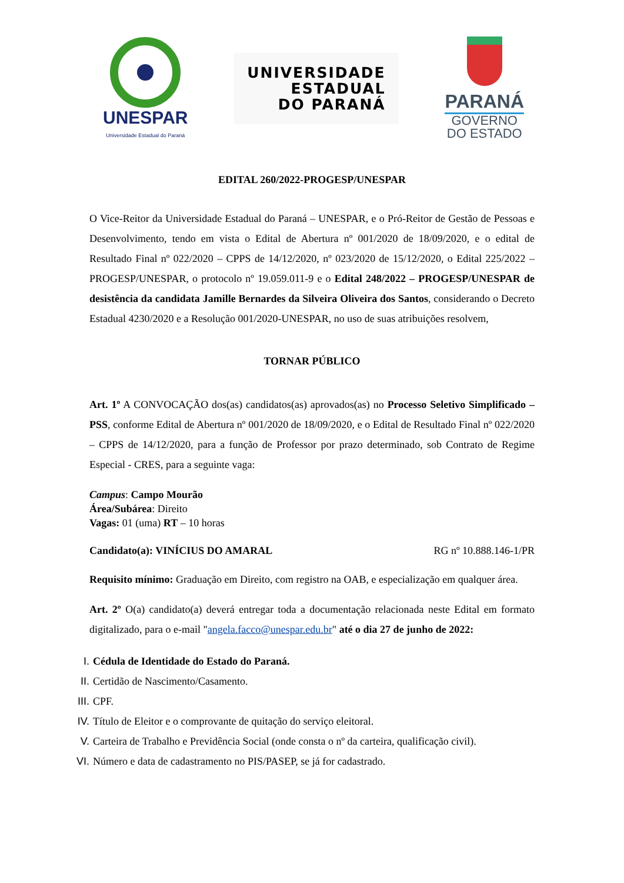UNESPAR
Universidade Estadual do Paraná
UNIVERSIDADE
ESTADUAL
DO PARANÁ
PARANÁ
GOVERNO
DO ESTADO
EDITAL 260/2022-PROGESP/UNESPAR
O Vice-Reitor da Universidade Estadual do Paraná – UNESPAR, e o Pró-Reitor de Gestão de Pessoas e Desenvolvimento, tendo em vista o Edital de Abertura nº 001/2020 de 18/09/2020, e o edital de Resultado Final nº 022/2020 – CPPS de 14/12/2020, nº 023/2020 de 15/12/2020, o Edital 225/2022 – PROGESP/UNESPAR, o protocolo nº 19.059.011-9 e o Edital 248/2022 – PROGESP/UNESPAR de desistência da candidata Jamille Bernardes da Silveira Oliveira dos Santos, considerando o Decreto Estadual 4230/2020 e a Resolução 001/2020-UNESPAR, no uso de suas atribuições resolvem,
TORNAR PÚBLICO
Art. 1º A CONVOCAÇÃO dos(as) candidatos(as) aprovados(as) no Processo Seletivo Simplificado – PSS, conforme Edital de Abertura nº 001/2020 de 18/09/2020, e o Edital de Resultado Final nº 022/2020 – CPPS de 14/12/2020, para a função de Professor por prazo determinado, sob Contrato de Regime Especial - CRES, para a seguinte vaga:
Campus: Campo Mourão
Área/Subárea: Direito
Vagas: 01 (uma) RT – 10 horas
Candidato(a): VINÍCIUS DO AMARAL RG nº 10.888.146-1/PR
Requisito mínimo: Graduação em Direito, com registro na OAB, e especialização em qualquer área.
Art. 2º O(a) candidato(a) deverá entregar toda a documentação relacionada neste Edital em formato digitalizado, para o e-mail "angela.facco@unespar.edu.br" até o dia 27 de junho de 2022:
I. Cédula de Identidade do Estado do Paraná.
II. Certidão de Nascimento/Casamento.
III. CPF.
IV. Título de Eleitor e o comprovante de quitação do serviço eleitoral.
V. Carteira de Trabalho e Previdência Social (onde consta o nº da carteira, qualificação civil).
VI. Número e data de cadastramento no PIS/PASEP, se já for cadastrado.